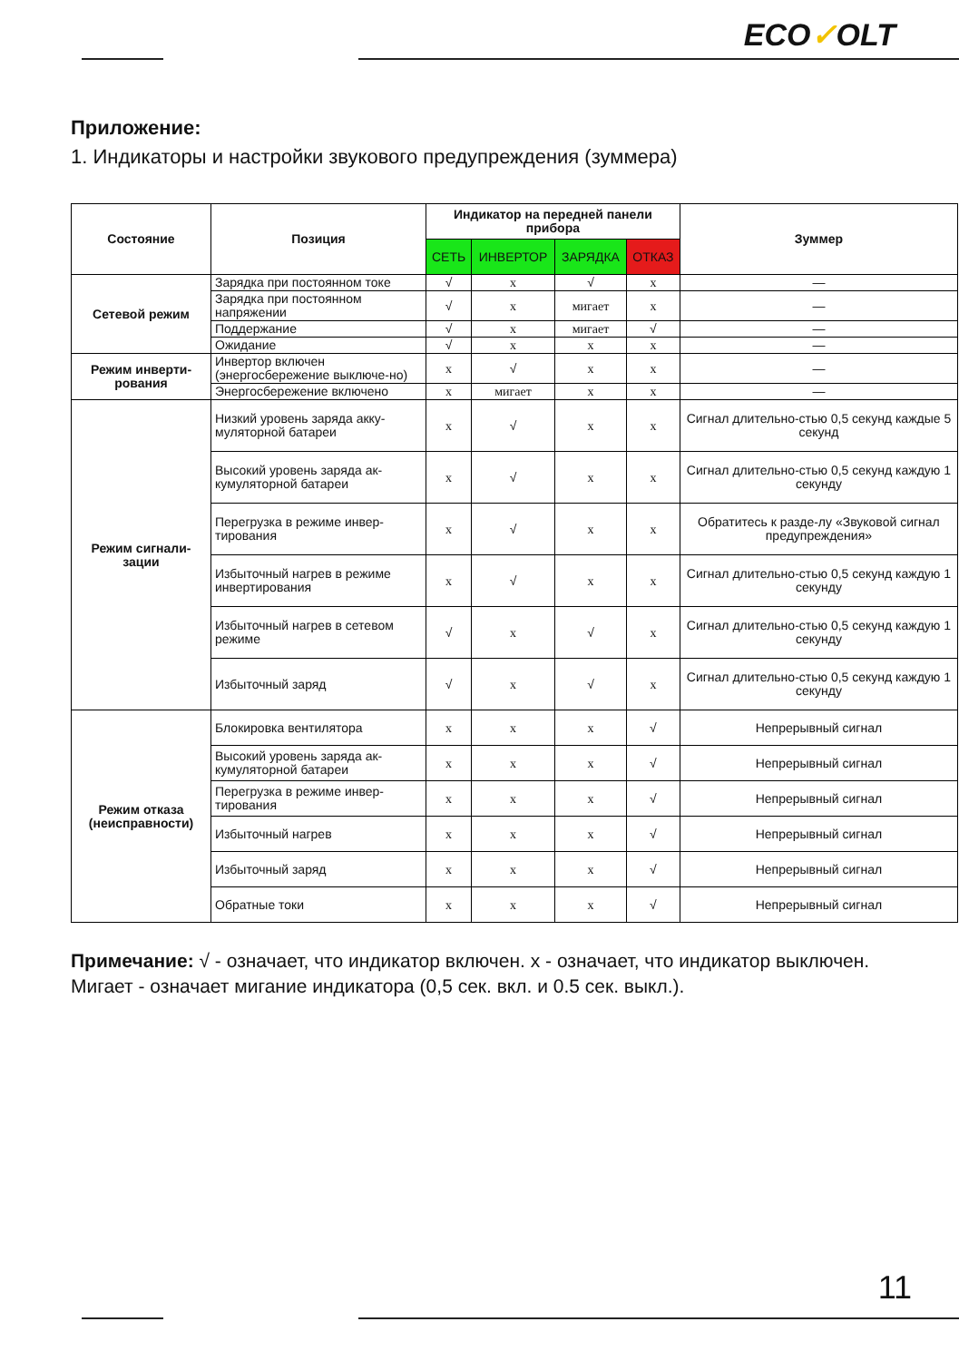ECO✓OLT
Приложение:
1. Индикаторы и настройки звукового предупреждения (зуммера)
| Состояние | Позиция | Индикатор на передней панели прибора | | | | Зуммер |
| --- | --- | --- | --- | --- | --- | --- |
| | | СЕТЬ | ИНВЕРТОР | ЗАРЯДКА | ОТКАЗ | |
| Сетевой режим | Зарядка при постоянном токе | √ | x | √ | x | — |
| | Зарядка при постоянном напряжении | √ | x | мигает | x | — |
| | Поддержание | √ | x | мигает | √ | — |
| | Ожидание | √ | x | x | x | — |
| Режим инверти-рования | Инвертор включен (энергосбережение выключе-но) | x | √ | x | x | — |
| | Энергосбережение включено | x | мигает | x | x | — |
| Режим сигнали-зации | Низкий уровень заряда акку-муляторной батареи | x | √ | x | x | Сигнал длительно-стью 0,5 секунд каждые 5 секунд |
| | Высокий уровень заряда ак-кумуляторной батареи | x | √ | x | x | Сигнал длительно-стью 0,5 секунд каждую 1 секунду |
| | Перегрузка в режиме инвер-тирования | x | √ | x | x | Обратитесь к разде-лу «Звуковой сигнал предупреждения» |
| | Избыточный нагрев в режиме инвертирования | x | √ | x | x | Сигнал длительно-стью 0,5 секунд каждую 1 секунду |
| | Избыточный нагрев в сетевом режиме | √ | x | √ | x | Сигнал длительно-стью 0,5 секунд каждую 1 секунду |
| | Избыточный заряд | √ | x | √ | x | Сигнал длительно-стью 0,5 секунд каждую 1 секунду |
| Режим отказа (неисправности) | Блокировка вентилятора | x | x | x | √ | Непрерывный сигнал |
| | Высокий уровень заряда ак-кумуляторной батареи | x | x | x | √ | Непрерывный сигнал |
| | Перегрузка в режиме инвер-тирования | x | x | x | √ | Непрерывный сигнал |
| | Избыточный нагрев | x | x | x | √ | Непрерывный сигнал |
| | Избыточный заряд | x | x | x | √ | Непрерывный сигнал |
| | Обратные токи | x | x | x | √ | Непрерывный сигнал |
Примечание: √ - означает, что индикатор включен. x - означает, что индикатор выключен.
Мигает - означает мигание индикатора (0,5 сек. вкл. и 0.5 сек. выкл.).
11